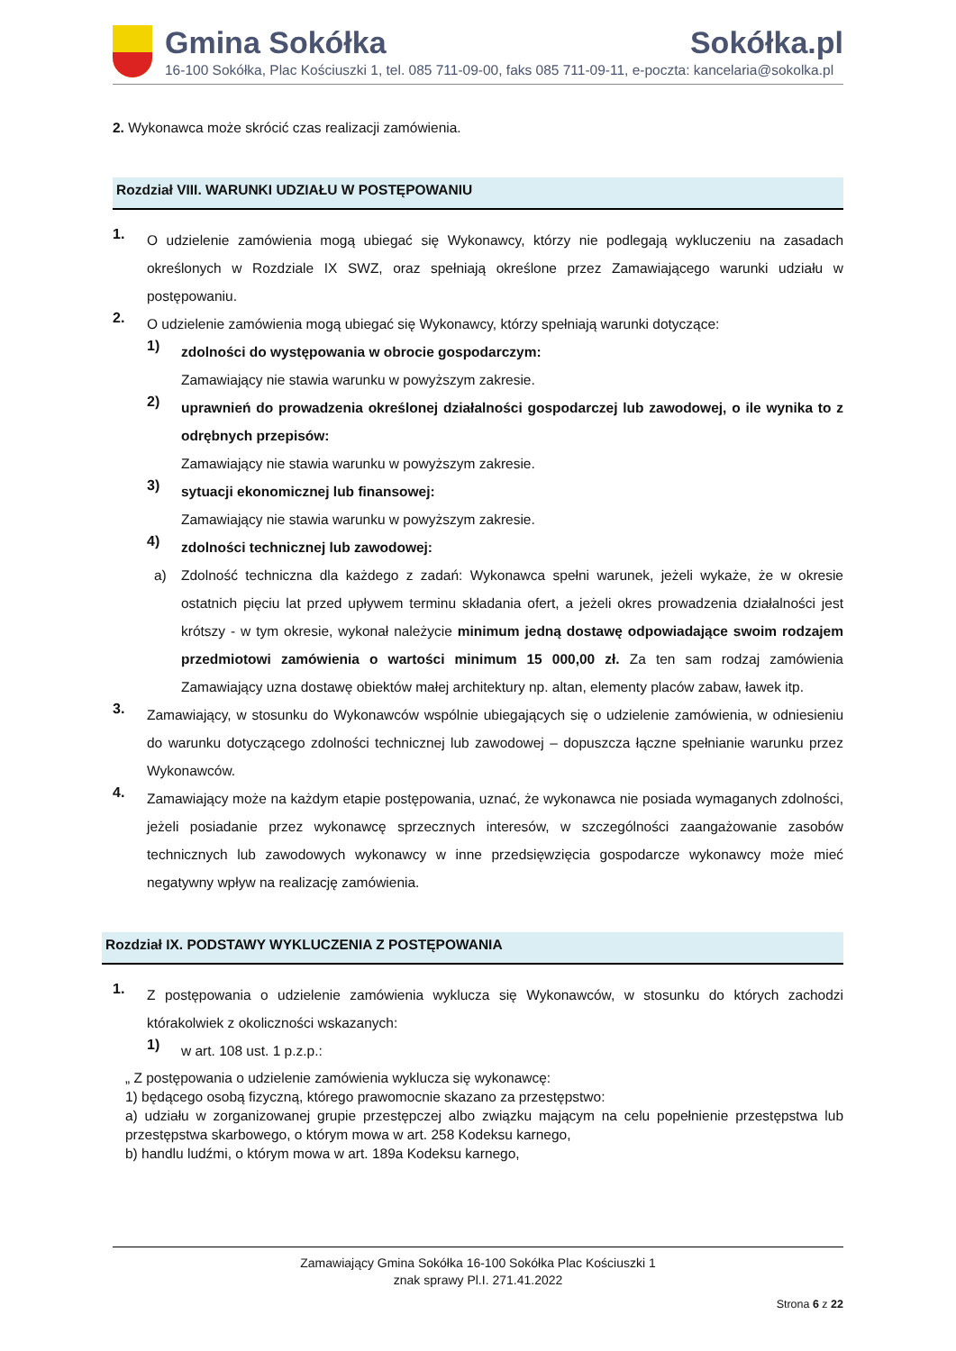Gmina Sokółka Sokółka.pl
16-100 Sokółka, Plac Kościuszki 1, tel. 085 711-09-00, faks 085 711-09-11, e-poczta: kancelaria@sokolka.pl
2. Wykonawca może skrócić czas realizacji zamówienia.
Rozdział VIII. WARUNKI UDZIAŁU W POSTĘPOWANIU
1.
O udzielenie zamówienia mogą ubiegać się Wykonawcy, którzy nie podlegają wykluczeniu na zasadach określonych w Rozdziale IX SWZ, oraz spełniają określone przez Zamawiającego warunki udziału w postępowaniu.
2.
O udzielenie zamówienia mogą ubiegać się Wykonawcy, którzy spełniają warunki dotyczące:
1)
zdolności do występowania w obrocie gospodarczym:
Zamawiający nie stawia warunku w powyższym zakresie.
2)
uprawnień do prowadzenia określonej działalności gospodarczej lub zawodowej, o ile wynika to z odrębnych przepisów:
Zamawiający nie stawia warunku w powyższym zakresie.
3)
sytuacji ekonomicznej lub finansowej:
Zamawiający nie stawia warunku w powyższym zakresie.
4)
zdolności technicznej lub zawodowej:
a) Zdolność techniczna dla każdego z zadań: Wykonawca spełni warunek, jeżeli wykaże, że w okresie ostatnich pięciu lat przed upływem terminu składania ofert, a jeżeli okres prowadzenia działalności jest krótszy - w tym okresie, wykonał należycie minimum jedną dostawę odpowiadające swoim rodzajem przedmiotowi zamówienia o wartości minimum 15 000,00 zł. Za ten sam rodzaj zamówienia Zamawiający uzna dostawę obiektów małej architektury np. altan, elementy placów zabaw, ławek itp.
3.
Zamawiający, w stosunku do Wykonawców wspólnie ubiegających się o udzielenie zamówienia, w odniesieniu do warunku dotyczącego zdolności technicznej lub zawodowej – dopuszcza łączne spełnianie warunku przez Wykonawców.
4.
Zamawiający może na każdym etapie postępowania, uznać, że wykonawca nie posiada wymaganych zdolności, jeżeli posiadanie przez wykonawcę sprzecznych interesów, w szczególności zaangażowanie zasobów technicznych lub zawodowych wykonawcy w inne przedsięwzięcia gospodarcze wykonawcy może mieć negatywny wpływ na realizację zamówienia.
Rozdział IX. PODSTAWY WYKLUCZENIA Z POSTĘPOWANIA
1.
Z postępowania o udzielenie zamówienia wyklucza się Wykonawców, w stosunku do których zachodzi którakolwiek z okoliczności wskazanych:
1)
w art. 108 ust. 1 p.z.p.:
„ Z postępowania o udzielenie zamówienia wyklucza się wykonawcę:
1) będącego osobą fizyczną, którego prawomocnie skazano za przestępstwo:
a) udziału w zorganizowanej grupie przestępczej albo związku mającym na celu popełnienie przestępstwa lub przestępstwa skarbowego, o którym mowa w art. 258 Kodeksu karnego,
b) handlu ludźmi, o którym mowa w art. 189a Kodeksu karnego,
Zamawiający Gmina Sokółka 16-100 Sokółka Plac Kościuszki 1
znak sprawy Pl.I. 271.41.2022
Strona 6 z 22